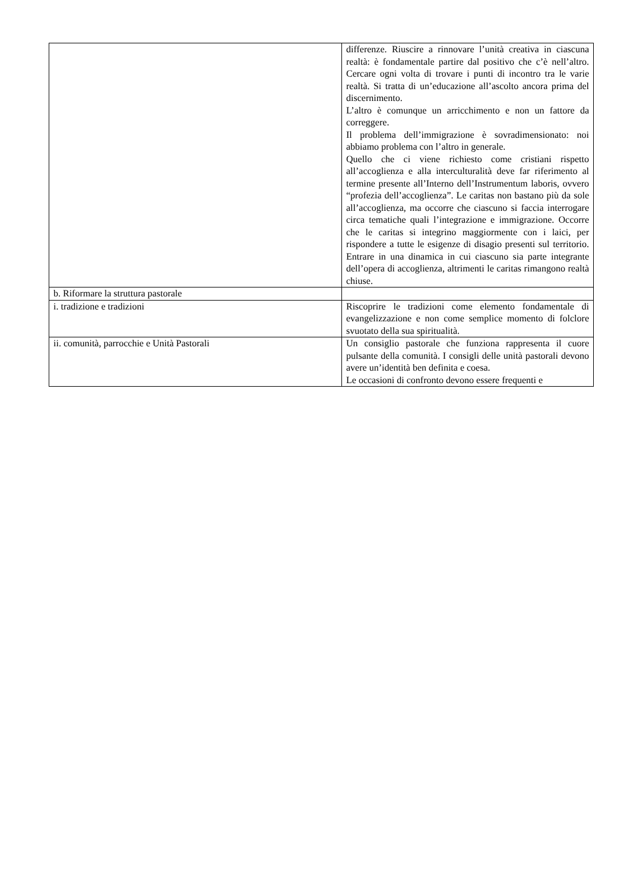| | differenze. Riuscire a rinnovare l’unità creativa in ciascuna realtà: è fondamentale partire dal positivo che c’è nell’altro. Cercare ogni volta di trovare i punti di incontro tra le varie realtà. Si tratta di un’educazione all’ascolto ancora prima del discernimento. L’altro è comunque un arricchimento e non un fattore da correggere. Il problema dell’immigrazione è sovradimensionato: noi abbiamo problema con l’altro in generale. Quello che ci viene richiesto come cristiani rispetto all’accoglienza e alla interculturalità deve far riferimento al termine presente all’Interno dell’Instrumentum laboris, ovvero “profezia dell’accoglienza”. Le caritas non bastano più da sole all’accoglienza, ma occorre che ciascuno si faccia interrogare circa tematiche quali l’integrazione e immigrazione. Occorre che le caritas si integrino maggiormente con i laici, per rispondere a tutte le esigenze di disagio presenti sul territorio. Entrare in una dinamica in cui ciascuno sia parte integrante dell’opera di accoglienza, altrimenti le caritas rimangono realtà chiuse. |
| b. Riformare la struttura pastorale | |
| i. tradizione e tradizioni | Riscoprire le tradizioni come elemento fondamentale di evangelizzazione e non come semplice momento di folclore svuotato della sua spiritualità. |
| ii. comunità, parrocchie e Unità Pastorali | Un consiglio pastorale che funziona rappresenta il cuore pulsante della comunità. I consigli delle unità pastorali devono avere un’identità ben definita e coesa. Le occasioni di confronto devono essere frequenti e |